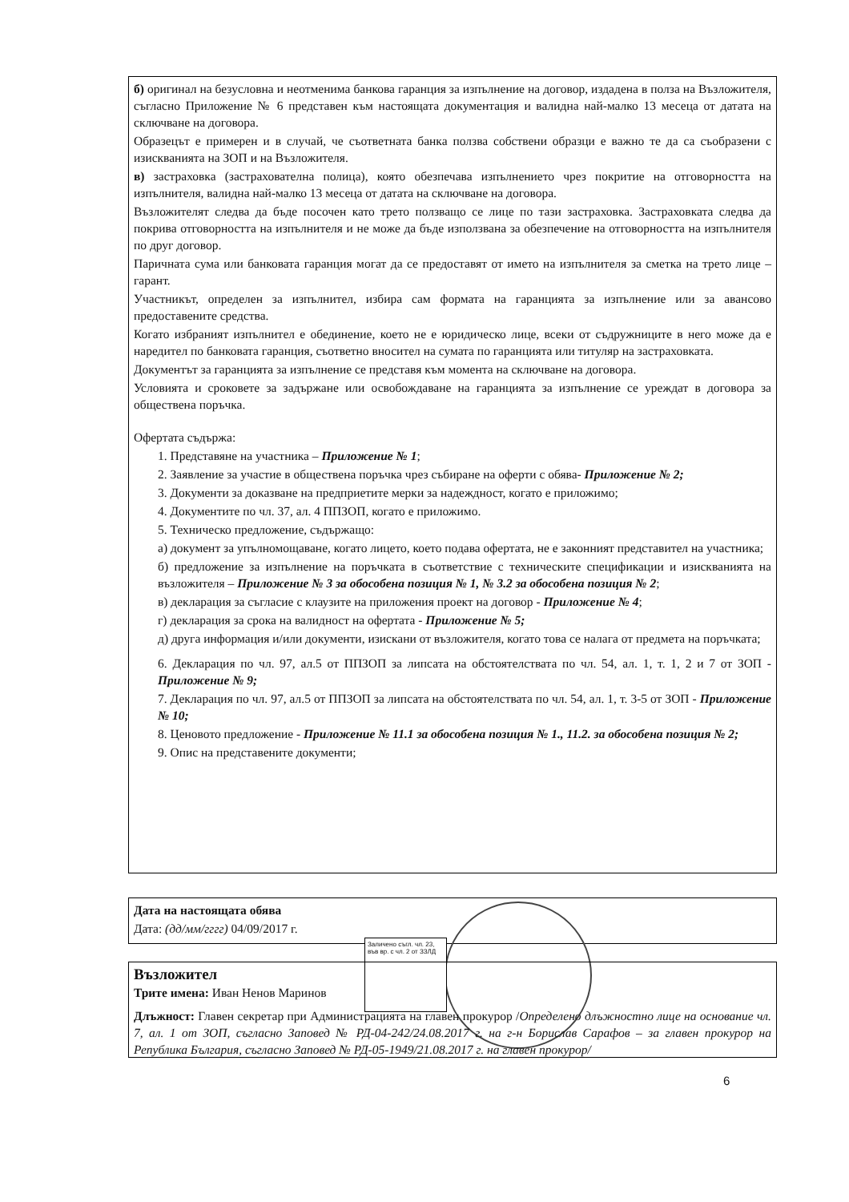б) оригинал на безусловна и неотменима банкова гаранция за изпълнение на договор, издадена в полза на Възложителя, съгласно Приложение № 6 представен към настоящата документация и валидна най-малко 13 месеца от датата на сключване на договора.
Образецът е примерен и в случай, че съответната банка ползва собствени образци е важно те да са съобразени с изискванията на ЗОП и на Възложителя.
в) застраховка (застрахователна полица), която обезпечава изпълнението чрез покритие на отговорността на изпълнителя, валидна най-малко 13 месеца от датата на сключване на договора.
Възложителят следва да бъде посочен като трето ползващо се лице по тази застраховка. Застраховката следва да покрива отговорността на изпълнителя и не може да бъде използвана за обезпечение на отговорността на изпълнителя по друг договор.
Паричната сума или банковата гаранция могат да се предоставят от името на изпълнителя за сметка на трето лице – гарант.
Участникът, определен за изпълнител, избира сам формата на гаранцията за изпълнение или за авансово предоставените средства.
Когато избраният изпълнител е обединение, което не е юридическо лице, всеки от съдружниците в него може да е наредител по банковата гаранция, съответно вносител на сумата по гаранцията или титуляр на застраховката.
Документът за гаранцията за изпълнение се представя към момента на сключване на договора.
Условията и сроковете за задържане или освобождаване на гаранцията за изпълнение се уреждат в договора за обществена поръчка.
Офертата съдържа:
1. Представяне на участника – Приложение № 1;
2. Заявление за участие в обществена поръчка чрез събиране на оферти с обява- Приложение № 2;
3. Документи за доказване на предприетите мерки за надеждност, когато е приложимо;
4. Документите по чл. 37, ал. 4 ППЗОП, когато е приложимо.
5. Техническо предложение, съдържащо:
а) документ за упълномощаване, когато лицето, което подава офертата, не е законният представител на участника;
б) предложение за изпълнение на поръчката в съответствие с техническите спецификации и изискванията на възложителя – Приложение № 3 за обособена позиция № 1, № 3.2 за обособена позиция № 2;
в) декларация за съгласие с клаузите на приложения проект на договор - Приложение № 4;
г) декларация за срока на валидност на офертата - Приложение № 5;
д) друга информация и/или документи, изискани от възложителя, когато това се налага от предмета на поръчката;
6. Декларация по чл. 97, ал.5 от ППЗОП за липсата на обстоятелствата по чл. 54, ал. 1, т. 1, 2 и 7 от ЗОП - Приложение № 9;
7. Декларация по чл. 97, ал.5 от ППЗОП за липсата на обстоятелствата по чл. 54, ал. 1, т. 3-5 от ЗОП - Приложение № 10;
8. Ценовото предложение - Приложение № 11.1 за обособена позиция № 1., 11.2. за обособена позиция № 2;
9. Опис на представените документи;
Дата на настоящата обява
Дата: (дд/мм/гггг) 04/09/2017 г.
Заличено съгл. чл. 23, във вр. с чл. 2 от ЗЗЛД
Възложител
Трите имена: Иван Ненов Маринов
Длъжност: Главен секретар при Администрацията на главен прокурор /Определено длъжностно лице на основание чл. 7, ал. 1 от ЗОП, съгласно Заповед № РД-04-242/24.08.2017 г. на г-н Борислав Сарафов – за главен прокурор на Република България, съгласно Заповед № РД-05-1949/21.08.2017 г. на главен прокурор/
6